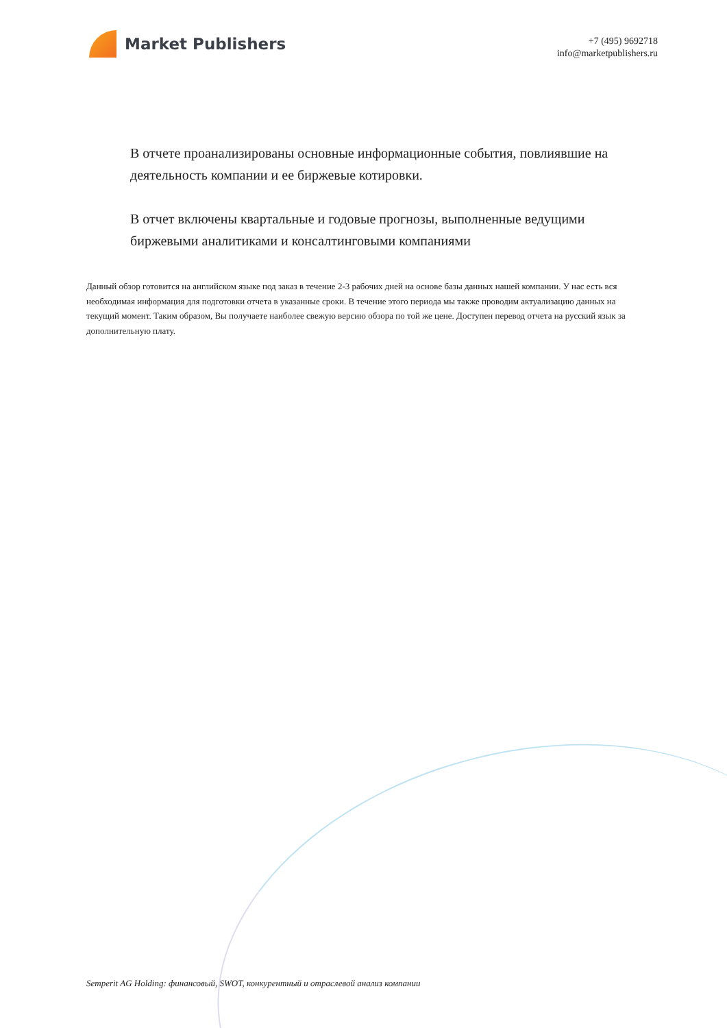Market Publishers
+7 (495) 9692718
info@marketpublishers.ru
В отчете проанализированы основные информационные события, повлиявшие на деятельность компании и ее биржевые котировки.
В отчет включены квартальные и годовые прогнозы, выполненные ведущими биржевыми аналитиками и консалтинговыми компаниями
Данный обзор готовится на английском языке под заказ в течение 2-3 рабочих дней на основе базы данных нашей компании. У нас есть вся необходимая информация для подготовки отчета в указанные сроки. В течение этого периода мы также проводим актуализацию данных на текущий момент. Таким образом, Вы получаете наиболее свежую версию обзора по той же цене. Доступен перевод отчета на русский язык за дополнительную плату.
Semperit AG Holding: финансовый, SWOT, конкурентный и отраслевой анализ компании